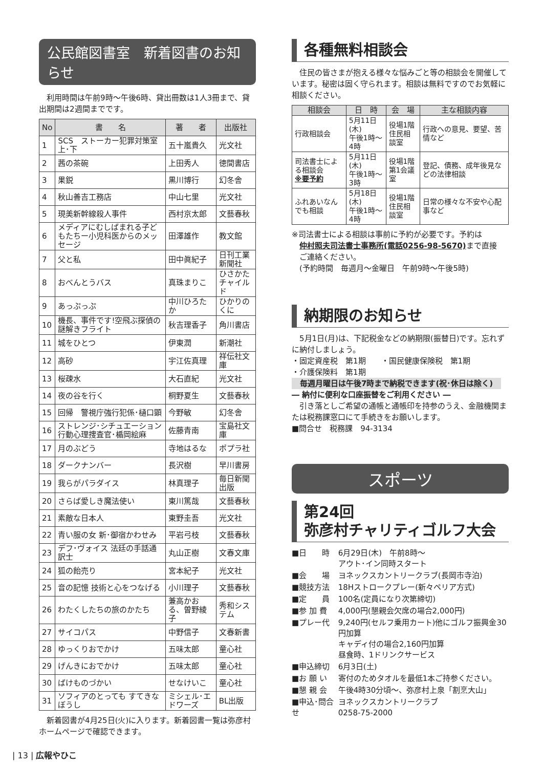公民館図書室　新着図書のお知らせ
　利用時間は午前9時～午後6時、貸出冊数は1人3冊まで、貸出期間は2週間までです。
| No | 書 名 | 著 者 | 出版社 |
| --- | --- | --- | --- |
| 1 | SCS ストーカー犯罪対策室 上･下 | 五十嵐貴久 | 光文社 |
| 2 | 茜の茶碗 | 上田秀人 | 徳間書店 |
| 3 | 果鋭 | 黒川博行 | 幻冬舎 |
| 4 | 秋山善吉工務店 | 中山七里 | 光文社 |
| 5 | 現美新幹線殺人事件 | 西村京太郎 | 文藝春秋 |
| 6 | メディアにむしばまれる子どもたちー小児科医からのメッセージ | 田澤雄作 | 教文館 |
| 7 | 父と私 | 田中眞紀子 | 日刊工業新聞社 |
| 8 | おべんとうバス | 真珠まりこ | ひさかたチャイルド |
| 9 | あっぷっぷ | 中川ひろたか | ひかりのくに |
| 10 | 機長、事件です!空飛ぶ探偵の謎解きフライト | 秋吉理香子 | 角川書店 |
| 11 | 城をひとつ | 伊東潤 | 新潮社 |
| 12 | 高砂 | 宇江佐真理 | 祥伝社文庫 |
| 13 | 桜疎水 | 大石直紀 | 光文社 |
| 14 | 夜の谷を行く | 桐野夏生 | 文藝春秋 |
| 15 | 回帰 警視庁強行犯係･樋口顕 | 今野敏 | 幻冬舎 |
| 16 | ストレンジ･シチュエーション 行動心理捜査官･楯岡絵麻 | 佐藤青南 | 宝島社文庫 |
| 17 | 月のぶどう | 寺地はるな | ポプラ社 |
| 18 | ダークナンバー | 長沢樹 | 早川書房 |
| 19 | 我らがパラダイス | 林真理子 | 毎日新聞出版 |
| 20 | さらば愛しき魔法使い | 東川篤哉 | 文藝春秋 |
| 21 | 素敵な日本人 | 東野圭吾 | 光文社 |
| 22 | 青い服の女 新･御宿かわせみ | 平岩弓枝 | 文藝春秋 |
| 23 | デフ･ヴォイス 法廷の手話通訳士 | 丸山正樹 | 文春文庫 |
| 24 | 狐の飴売り | 宮本紀子 | 光文社 |
| 25 | 音の記憶 技術と心をつなげる | 小川理子 | 文藝春秋 |
| 26 | わたくしたちの旅のかたち | 兼高かおる、曽野綾子 | 秀和システム |
| 27 | サイコパス | 中野信子 | 文春新書 |
| 28 | ゆっくりおでかけ | 五味太郎 | 童心社 |
| 29 | げんきにおでかけ | 五味太郎 | 童心社 |
| 30 | ばけものづかい | せなけいこ | 童心社 |
| 31 | ソフィアのとっても すてきなぼうし | ミシェル･エドワーズ | BL出版 |
　新着図書が4月25日(火)に入ります。新着図書一覧は弥彦村ホームページで確認できます。
各種無料相談会
　住民の皆さまが抱える様々な悩みごと等の相談会を開催しています。秘密は固く守られます。相談は無料ですのでお気軽に相談ください。
| 相談会 | 日 時 | 会 場 | 主な相談内容 |
| --- | --- | --- | --- |
| 行政相談会 | 5月11日(木) 午後1時～4時 | 役場1階 住民相談室 | 行政への意見、要望、苦情など |
| 司法書士による相談会 ※要予約 | 5月11日(木) 午後1時～3時 | 役場1階 第1会議室 | 登記、債務、成年後見などの法律相談 |
| ふれあいなんでも相談 | 5月18日(木) 午後1時～4時 | 役場1階 住民相談室 | 日常の様々な不安や心配事など |
※司法書士による相談は事前に予約が必要です。予約は
　仲村照夫司法書士事務所(電話0256-98-5670) まで直接
　ご連絡ください。
　(予約時間　毎週月～金曜日　午前9時～午後5時)
納期限のお知らせ
　5月1日(月)は、下記税金などの納期限(振替日)です。忘れずに納付しましょう。
・固定資産税　第1期　　・国民健康保険税　第1期
・介護保険料　第1期
毎週月曜日は午後7時まで納税できます(祝･休日は除く)
― 納付に便利な口座振替をご利用ください ―
　引き落としご希望の通帳と通帳印を持参のうえ、金融機関または税務課窓口にて手続きをお願いします。
■問合せ　税務課　94-3134
スポーツ
第24回
弥彦村チャリティゴルフ大会
| ■日 時 | 6月29日(木) 午前8時～ アウト･イン同時スタート |
| ■会 場 | ヨネックスカントリークラブ(長岡市寺泊) |
| ■競技方法 | 18Hストロークプレー(新々ペリア方式) |
| ■定 員 | 100名(定員になり次第締切) |
| ■参 加 費 | 4,000円(懇親会欠席の場合2,000円) |
| ■プレー代 | 9,240円(セルフ乗用カート)他にゴルフ振興金30円加算 キャディ付の場合2,160円加算 昼食時、1ドリンクサービス |
| ■申込締切 | 6月3日(土) |
| ■お 願 い | 寄付のためタオルを最低1本ご持参ください。 |
| ■懇 親 会 | 午後4時30分頃～、弥彦村上泉「割烹大山」 |
| ■申込･問合せ | ヨネックスカントリークラブ 0258-75-2000 |
| 13 | 広報やひこ